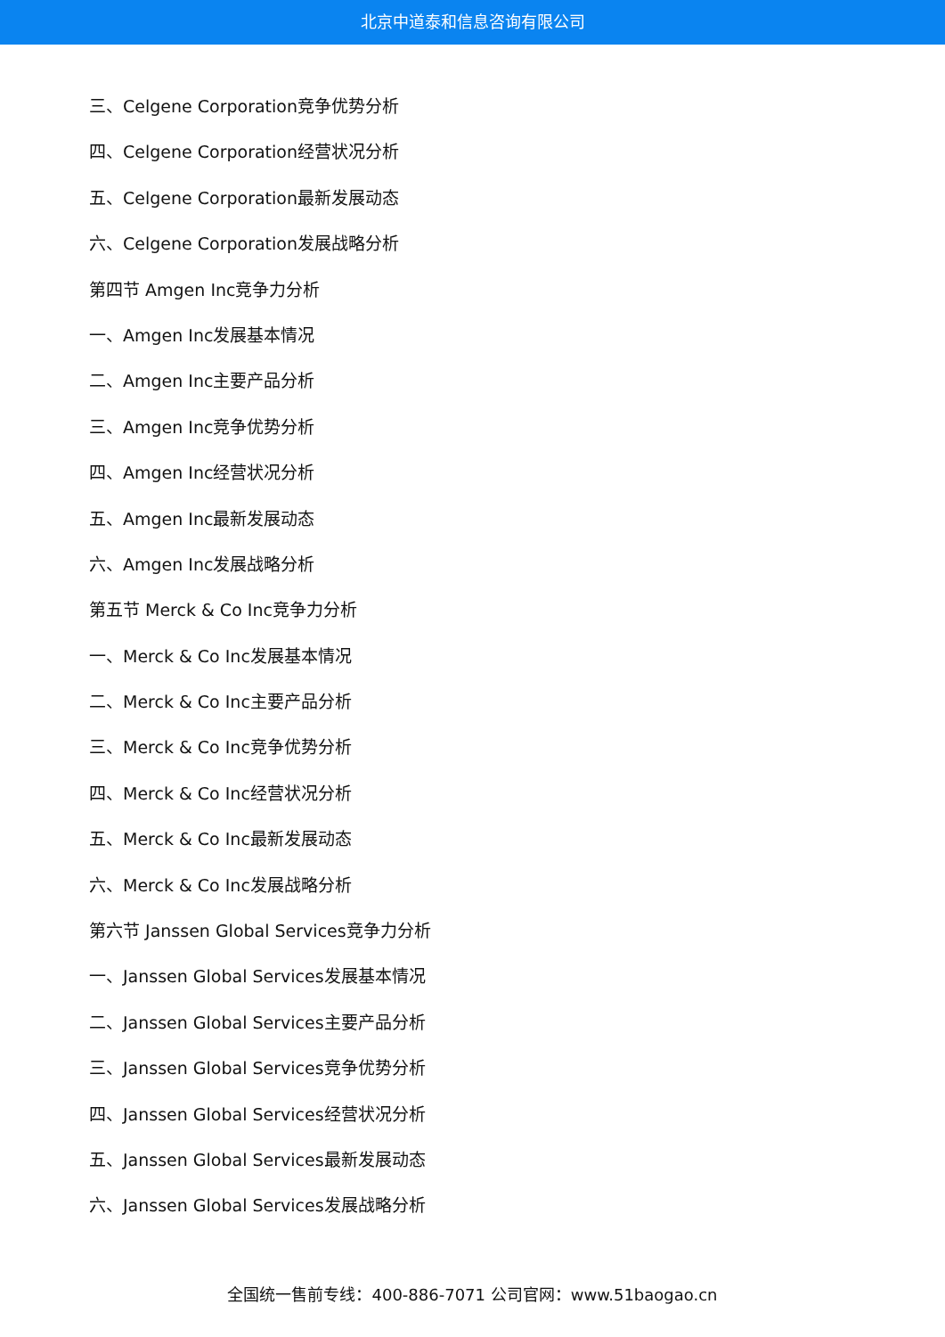北京中道泰和信息咨询有限公司
三、Celgene Corporation竞争优势分析
四、Celgene Corporation经营状况分析
五、Celgene Corporation最新发展动态
六、Celgene Corporation发展战略分析
第四节 Amgen Inc竞争力分析
一、Amgen Inc发展基本情况
二、Amgen Inc主要产品分析
三、Amgen Inc竞争优势分析
四、Amgen Inc经营状况分析
五、Amgen Inc最新发展动态
六、Amgen Inc发展战略分析
第五节 Merck & Co Inc竞争力分析
一、Merck & Co Inc发展基本情况
二、Merck & Co Inc主要产品分析
三、Merck & Co Inc竞争优势分析
四、Merck & Co Inc经营状况分析
五、Merck & Co Inc最新发展动态
六、Merck & Co Inc发展战略分析
第六节 Janssen Global Services竞争力分析
一、Janssen Global Services发展基本情况
二、Janssen Global Services主要产品分析
三、Janssen Global Services竞争优势分析
四、Janssen Global Services经营状况分析
五、Janssen Global Services最新发展动态
六、Janssen Global Services发展战略分析
全国统一售前专线：400-886-7071 公司官网：www.51baogao.cn